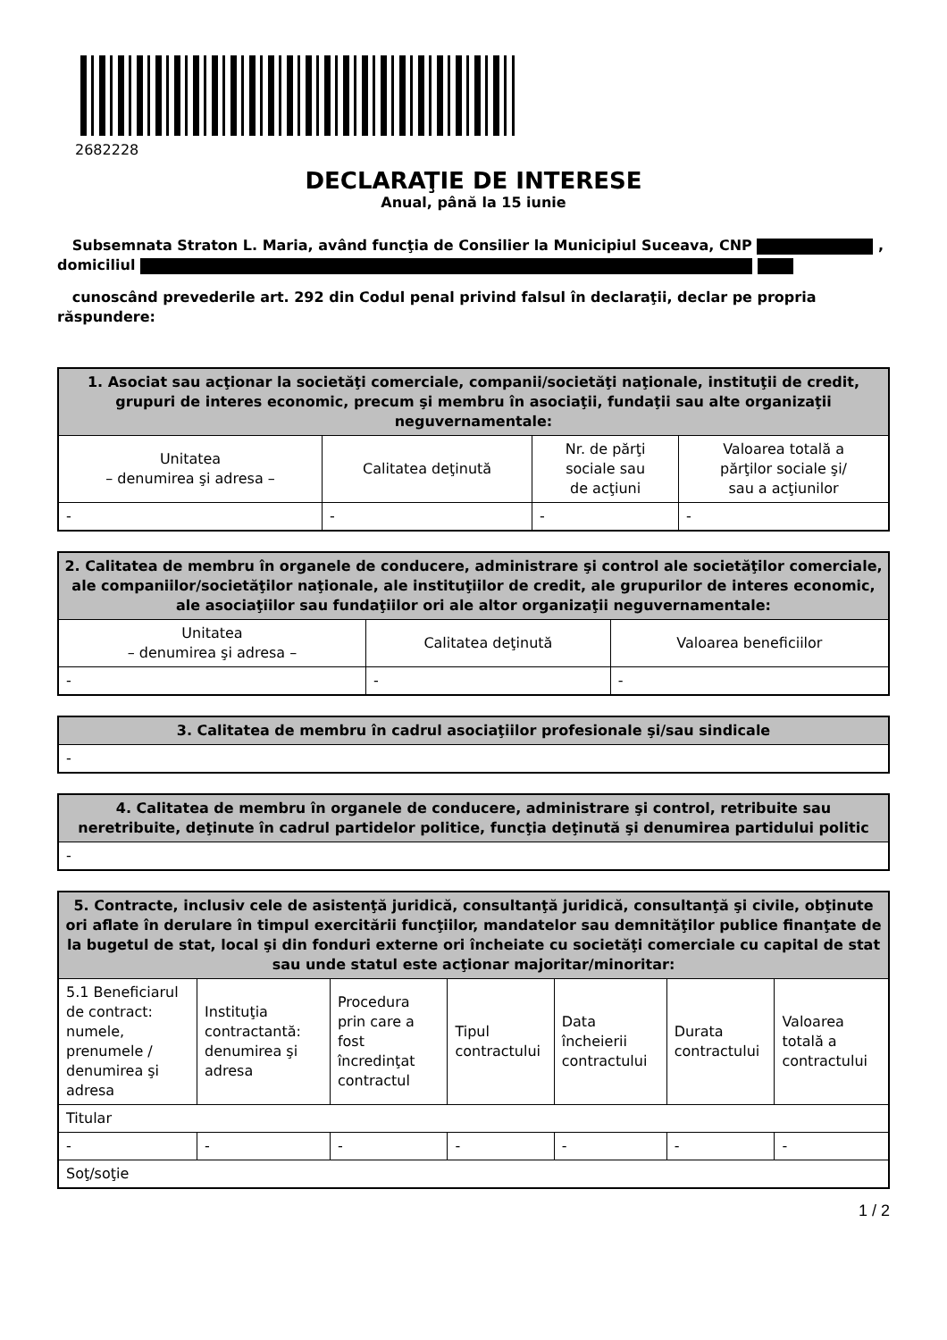2682228
DECLARAŢIE DE INTERESE
Anual, până la 15 iunie
Subsemnata Straton L. Maria, având funcţia de Consilier la Municipiul Suceava, CNP , domiciliul
cunoscând prevederile art. 292 din Codul penal privind falsul în declaraţii, declar pe propria răspundere:
| 1. Asociat sau acţionar la societăţi comerciale, companii/societăţi naţionale, instituţii de credit, grupuri de interes economic, precum şi membru în asociaţii, fundaţii sau alte organizaţii neguvernamentale: | | | |
| --- | --- | --- | --- |
| Unitatea – denumirea şi adresa – | Calitatea deţinută | Nr. de părţi sociale sau de acţiuni | Valoarea totală a părţilor sociale şi/ sau a acţiunilor |
| - | - | - | - |
| 2. Calitatea de membru în organele de conducere, administrare şi control ale societăţilor comerciale, ale companiilor/societăţilor naţionale, ale instituţiilor de credit, ale grupurilor de interes economic, ale asociaţiilor sau fundaţiilor ori ale altor organizaţii neguvernamentale: | | |
| --- | --- | --- |
| Unitatea – denumirea şi adresa – | Calitatea deţinută | Valoarea beneficiilor |
| - | - | - |
| 3. Calitatea de membru în cadrul asociaţiilor profesionale şi/sau sindicale |
| --- |
| - |
| 4. Calitatea de membru în organele de conducere, administrare şi control, retribuite sau neretribuite, deţinute în cadrul partidelor politice, funcţia deţinută şi denumirea partidului politic |
| --- |
| - |
| 5. Contracte, inclusiv cele de asistenţă juridică, consultanţă juridică, consultanţă şi civile, obţinute ori aflate în derulare în timpul exercitării funcţiilor, mandatelor sau demnităţilor publice finanţate de la bugetul de stat, local şi din fonduri externe ori încheiate cu societăţi comerciale cu capital de stat sau unde statul este acţionar majoritar/minoritar: | | | | | | |
| --- | --- | --- | --- | --- | --- | --- |
| 5.1 Beneficiarul de contract: numele, prenumele / denumirea şi adresa | Instituţia contractantă: denumirea şi adresa | Procedura prin care a fost încredinţat contractul | Tipul contractului | Data încheierii contractului | Durata contractului | Valoarea totală a contractului |
| Titular | | | | | | |
| - | - | - | - | - | - | - |
| Soţ/soţie | | | | | | |
1 / 2